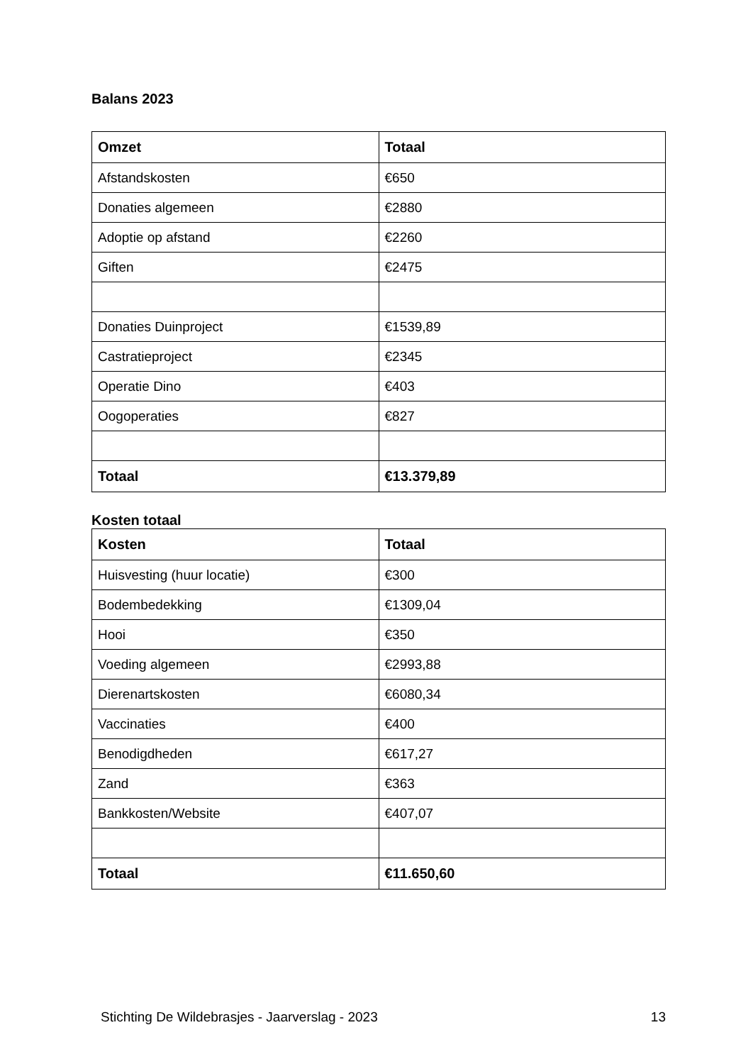Balans 2023
| Omzet | Totaal |
| --- | --- |
| Afstandskosten | €650 |
| Donaties algemeen | €2880 |
| Adoptie op afstand | €2260 |
| Giften | €2475 |
| Donaties Duinproject | €1539,89 |
| Castratieproject | €2345 |
| Operatie Dino | €403 |
| Oogoperaties | €827 |
| Totaal | €13.379,89 |
Kosten totaal
| Kosten | Totaal |
| --- | --- |
| Huisvesting (huur locatie) | €300 |
| Bodembedekking | €1309,04 |
| Hooi | €350 |
| Voeding algemeen | €2993,88 |
| Dierenartskosten | €6080,34 |
| Vaccinaties | €400 |
| Benodigdheden | €617,27 |
| Zand | €363 |
| Bankkosten/Website | €407,07 |
| Totaal | €11.650,60 |
Stichting De Wildebrasjes - Jaarverslag - 2023 13